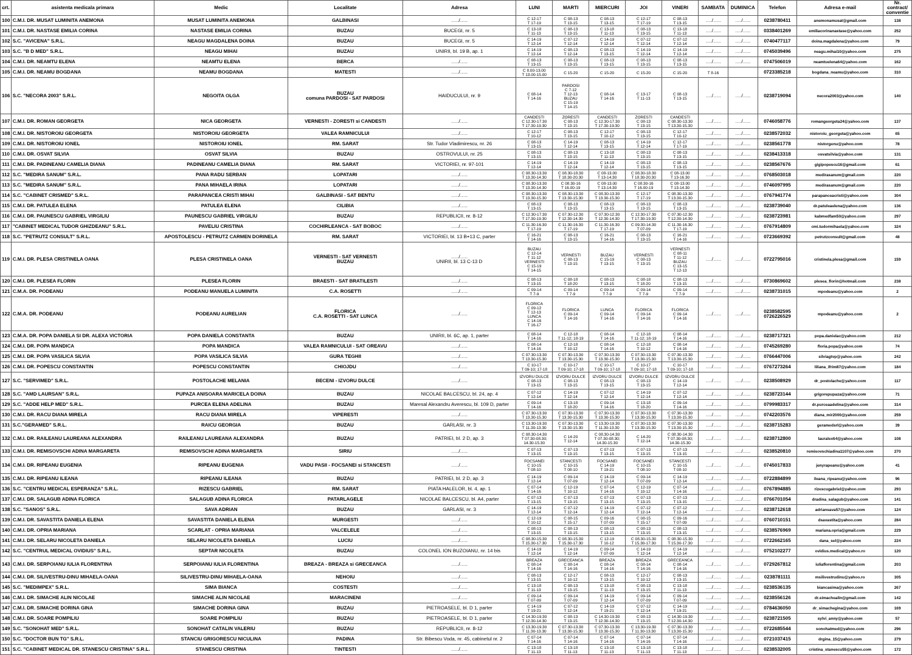| crt. | asistenta medicala primara | Medic | Localitate | Adresa | LUNI | MARTI | MIERCURI | JOI | VINERI | SAMBATA | DUMINICA | Telefon | Adresa e-mail | Nr. contract/ conventie |
| --- | --- | --- | --- | --- | --- | --- | --- | --- | --- | --- | --- | --- | --- | --- |
| 100 | C.M.I. DR. MUSAT LUMINITA ANEMONA | MUSAT LUMINITA ANEMONA | GALBINASI | …../….. | C 12-17 T 17-19 | C 08-13 T 13-15 | C 08-13 T 13-15 | C 12-17 T 17-19 | C 08-13 T 13-15 | …./….. | …./….. | 0238780411 | anemonamusat@gmail.com | 138 |
| 101 | C.M.I. DR. NASTASE EMILIA CORINA | NASTASE EMILIA CORINA | BUZAU | BUCEGI, nr. 5 | C 13-18 T 11-13 | C 08-13 T 13-15 | C 13-18 T 11-13 | C 08-13 T 13-15 | C 13-18 T 11-13 | …./….. | …./….. | 0338401269 | emiliacorinanastase@yahoo.com | 252 |
| 102 | S.C. "AVICENA" S.R.L. | NEAGU MAGDALENA DOINA | BUZAU | BUCEGI, nr. 5 | C 14-19 T 12-14 | C 07-12 T 12-14 | C 14-19 T 12-14 | C 07-12 T 12-14 | C 07-12 T 12-14 | …./….. | …./….. | 0740477117 | doina.magdalena@yahoo.com | 79 |
| 103 | S.C. "B D MED" S.R.L. | NEAGU MIHAI | BUZAU | UNIRII, bl. 19 B, ap. 1 | C 14-19 T 12-14 | C 08-13 T 12-14 | C 08-13 T 13-15 | C 14-19 T 12-14 | C 14-19 T 12-14 | …./….. | …./….. | 0745039496 | neagu.mihai10@yahoo.com | 275 |
| 104 | C.M.I. DR. NEAMTU ELENA | NEAMTU ELENA | BERCA | …../….. | C 08-13 T 13-15 | C 08-13 T 13-15 | C 08-13 T 13-15 | C 08-13 T 13-15 | C 08-13 T 13-15 | …./….. | …./….. | 0747506019 | neamtuelena64@yahoo.com | 162 |
| 105 | C.M.I. DR. NEAMU BOGDANA | NEAMU BOGDANA | MATESTI | …../….. | C 8.00-13.00 T 13.00-15.00 | C 15-20 | C 15-20 | C 15-20 | C 15-20 | T 8-16 | | 0723385218 | bogdana_neamu@yahoo.com | 310 |
| 106 | S.C. "NECORA 2003" S.R.L. | NEGOITA OLGA | BUZAU comuna PARDOSI - SAT PARDOSI | HAIDUCULUI, nr. 9 | C 08-14 T 14-16 | PARDOSI C 7-12 T 12-13 BUZAU C 15-19 T 14-15 | C 08-14 T 14-16 | C 13-17 T 11-13 | C 08-13 T 13-15 | …./….. | …./….. | 0238719094 | necora2003@yahoo.com | 140 |
| 107 | C.M.I. DR. ROMAN GEORGETA | NICA GEORGETA | VERNESTI - ZORESTI si CANDESTI | …../….. | CANDESTI C 12.30-17.30 T 17.30-19.30 | ZORESTI C 08-13 T 13-15 | CANDESTI C 12.30-17.30 T 17.30-19.30 | ZORESTI C 08-13 T 13-15 | CANDESTI C 08.30-13.30 T 13.30-15.30 | …./….. | …./….. | 0746058776 | romangeorgeta24@yahoo.com | 137 |
| 108 | C.M.I. DR. NISTOROIU GEORGETA | NISTOROIU GEORGETA | VALEA RAMNICULUI | …../….. | C 12-17 T 10-12 | C 08-13 T 13-15 | C 12-17 T 10-12 | C 08-13 T 13-15 | C 12-17 T 10-12 | …./….. | …./….. | 0238572032 | nistoroiu_georgeta@yahoo.com | 65 |
| 109 | C.M.I. DR. NISTOROIU IONEL | NISTOROIU IONEL | RM. SARAT | Str. Tudor Vladimirescu, nr. 26 | C 08-13 T 13-15 | C 14-19 T 12-14 | C 08-13 T 13-15 | C 14-19 T 12-14 | C 12-17 T 17-19 | …./….. | …./….. | 0238561778 | nistorgenu@yahoo.com | 78 |
| 110 | C.M.I. DR. OSVAT SILVIA | OSVAT SILVIA | BUZAU | OSTROVULUI, nr. 25 | C 08-13 T 13-15 | C 08-13 T 13-15 | C 13-18 T 11-13 | C 08-13 T 13-15 | C 08-13 T 13-15 | …./….. | …./….. | 0238413318 | osvatsilvia@yahoo.com | 131 |
| 111 | C.M.I. DR. PADINEANU CAMELIA DIANA | PADINEANU CAMELIA DIANA | RM. SARAT | VICTORIEI, nr. 97-101 | C 14-19 T 12-14 | C 14-19 T 12-14 | C 14-19 T 12-14 | C 08-13 T 13-15 | C 08-13 T 13-15 | …./….. | …./….. | 0238567676 | gigipopescu16@gmail.com | 61 |
| 112 | S.C. "MEDIRA SANUM" S.R.L. | PANA RADU SERBAN | LOPATARI | …../….. | C 08.30-13.30 T 13.30-14.30 | C 08.30-18.30 T 18.30-20.30 | C 08-13.00 T 13-14.30 | C 08.30-18.30 T 18.30-20.30 | C 08-13.00 T 13-16.30 | …./….. | …./….. | 0768503018 | medirasanum@gmail.com | 220 |
| 113 | S.C. "MEDIRA SANUM" S.R.L. | PANA MIHAELA IRINA | LOPATARI | …../….. | C 08.30-13.30 T 13.30-14.30 | C 08.30-16 T 16.00-19 | C 08-13.00 T 13-14.30 | C 08.30-16 T 16.00-19 | C 08-13.00 T 13-14.30 | …./….. | …./….. | 0746097995 | medirasanum@gmail.com | 220 |
| 114 | S.C. "CABINET CRISMED" S.R.L. | PARAPANCEA CRISTI MIHAI | GALBINASI - SAT BENTU | …../….. | C 08.30-13.30 T 13.30-15.30 | C 08.30-13.30 T 13.30-15.30 | C 08.30-13.30 T 13.30-15.30 | C 12-17 T 17-19 | C 08.30-13.30 T 13.30-15.30 | …./….. | …./….. | 0767941774 | parapanceacristi@yahoo.com | 304 |
| 115 | C.M.I. DR. PATULEA ELENA | PATULEA ELENA | CILIBIA | …../….. | C 08-13 T 13-15 | C 08-13 T 13-15 | C 08-13 T 13-15 | C 08-13 T 13-15 | C 08-13 T 13-15 | …./….. | …./….. | 0238739040 | dr.patuleaelena@yahoo.com | 136 |
| 116 | C.M.I. DR. PAUNESCU GABRIEL VIRGILIU | PAUNESCU GABRIEL VIRGILIU | BUZAU | REPUBLICII, nr. 8-12 | C 12.30-17.30 T 17.30-19.30 | C 07.30-12.30 T 12.30-14.30 | C 07.30-12.30 T 12.30-14.30 | C 12.30-17.30 T 17.30-19.30 | C 07.30-12.30 T 12.30-14.30 | …./….. | …./….. | 0238723981 | kabmedfam50@yahoo.com | 297 |
| 117 | "CABINET MEDICAL TUDOR GHIZDEANU" S.R.L. | PAVELIU CRISTINA | COCHIRLEANCA - SAT BOBOC | …../….. | C 11.30-16.30 T 17-19 | C 11.30-16.30 T 17-19 | C 11.30-16.30 T 17-19 | C 09.30-14.30 T 07-09 | C 11.30-16.30 T 17-19 | …./….. | …./….. | 0767914809 | cmi.tudormihaela@yahoo.com | 324 |
| 118 | S.C. "PETRUTZ CONSULT" S.R.L. | APOSTOLESCU - PETRUTZ CARMEN DORINELA | RM. SARAT | VICTORIEI, bl. 13 B+13 C, parter | C 16-21 T 14-16 | C 08-13 T 13-15 | C 16-21 T 14-16 | C 08-13 T 13-15 | C 16-21 T 14-16 | …./….. | …./….. | 0723669392 | petrutzconsult@gmail.com | 48 |
| 119 | C.M.I. DR. PLESA CRISTINELA OANA | PLESA CRISTINELA OANA | VERNESTI - SAT VERNESTI BUZAU | …../….. UNIRII, bl. 13 C-13 D | BUZAU C 12-14 T 11-12 VERNESTI C 15-19 T 14-15 | VERNESTI C 08-13 T 13-15 | BUZAU C 15-19 T 13-15 | VERNESTI C 08-13 T 13-15 | VERNESTI C 08-11 T 11-12 BUZAU C 13-15 T 12-13 | …./….. | …./….. | 0722795016 | cristinela.plesa@gmail.com | 159 |
| 120 | C.M.I. DR. PLESEA FLORIN | PLESEA FLORIN | BRAESTI - SAT BRATILESTI | …../….. | C 08-13 T 13-15 | C 08-18 T 18-20 | C 08-13 T 13-15 | C 08-18 T 18-20 | C 08-13 T 13-15 | …./….. | …./….. | 0730869602 | plesea_florin@hotmail.com | 238 |
| 121 | C.M.A. DR. PODEANU | PODEANU MANUELA LUMINITA | C.A. ROSETTI | …../….. | C 09-14 T 7-9 | C 09-14 T 7-9 | C 09-14 T 7-9 | C 09-14 T 7-9 | C 09-14 T 7-9 | …./….. | …./….. | 0238731015 | mpodeanu@yahoo.com | 2 |
| 122 | C.M.A. DR. PODEANU | PODEANU AURELIAN | FLORICA C.A. ROSETTI - SAT LUNCA | …../….. | FLORICA C 09-12 T 12-13 LUNCA C 14-16 T 16-17 | FLORICA C 09-14 T 14-16 | LUNCA C 09-14 T 14-16 | FLORICA C 09-14 T 14-16 | FLORICA C 09-14 T 14-16 | …./….. | …./….. | 0238582595 0726226529 | mpodeanu@yahoo.com | 2 |
| 123 | C.M.A. DR. POPA DANIELA SI DR. ALEXA VICTORIA | POPA DANIELA CONSTANTA | BUZAU | UNIRII, bl. 6C, ap. 1, parter | C 08-14 T 14-16 | C 12-18 T 11-12; 18-19 | C 08-14 T 14-16 | C 12-18 T 11-12; 18-19 | C 08-14 T 14-16 | …./….. | …./….. | 0238717321 | popa.danielac@yahoo.com | 212 |
| 124 | C.M.I. DR. POPA MANDICA | POPA MANDICA | VALEA RAMNICULUI - SAT OREAVU | …../….. | C 08-14 T 14-16 | C 12-18 T 10-12 | C 08-14 T 14-16 | C 12-18 T 10-12 | C 08-14 T 14-16 | …./….. | …./….. | 0745269280 | floria.popa@yahoo.com | 74 |
| 125 | C.M.I. DR. POPA VASILICA SILVIA | POPA VASILICA SILVIA | GURA TEGHII | …../….. | C 07.30-13.30 T 13.30-15.30 | C 07.30-13.30 T 13.30-15.30 | C 07.30-13.30 T 13.30-15.30 | C 07.30-13.30 T 13.30-15.30 | C 07.30-13.30 T 13.30-15.30 | …./….. | …./….. | 0766447006 | silviagtvp@yahoo.com | 242 |
| 126 | C.M.I. DR. POPESCU CONSTANTIN | POPESCU CONSTANTIN | CHIOJDU | …../….. | C 10-17 T 09-10; 17-18 | C 10-17 T 09-10; 17-18 | C 10-17 T 09-10; 17-18 | C 10-17 T 09-10; 17-18 | C 10-17 T 09-10; 17-18 | …./….. | …./….. | 0767273264 | liliana_ifrim87@yahoo.com | 184 |
| 127 | S.C. "SERVIMED" S.R.L. | POSTOLACHE MELANIA | BECENI - IZVORU DULCE | …../….. | IZVORU DULCE C 08-13 T 13-15 | IZVORU DULCE C 08-13 T 13-15 | IZVORU DULCE C 08-13 T 13-15 | IZVORU DULCE C 08-13 T 13-15 | IZVORU DULCE C 14-19 T 12-14 | …./….. | …./….. | 0238508929 | dr_postolache@yahoo.com | 117 |
| 128 | S.C. "AMD LAURSAN" S.R.L. | PUPAZA ANISOARA MARICELA DOINA | BUZAU | NICOLAE BALCESCU, bl. 24, ap. 4 | C 07-12 T 12-14 | C 14-19 T 12-14 | C 07-12 T 12-14 | C 14-19 T 12-14 | C 07-12 T 12-14 | …./….. | …./….. | 0238723144 | grigorepupaza@yahoo.com | 71 |
| 129 | S.C. "ADDE HELP MED" S.R.L. | PURCEA ELENA ADELINA | BUZAU | Maresal Alexandru Averescu, bl. 109 D, parter | C 09-14 T 14-16 | C 13-18 T 18-20 | C 09-14 T 14-16 | C 13-18 T 18-20 | C 09-14 T 14-16 | …./….. | …./….. | 0799983317 | dr.purceaadelina@yahoo.com | 314 |
| 130 | C.M.I. DR. RACU DIANA MIRELA | RACU DIANA MIRELA | VIPERESTI | …../….. | C 07.30-13.30 T 13.30-15.30 | C 07.30-13.30 T 13.30-15.30 | C 07.30-13.30 T 13.30-15.30 | C 07.30-13.30 T 13.30-15.30 | C 07.30-13.30 T 13.30-15.30 | …./….. | …./….. | 0742203576 | diana_mir2000@yahoo.com | 259 |
| 131 | S.C."GERAMED" S.R.L. | RAICU GEORGIA | BUZAU | GARLASI, nr. 3 | C 13.30-19.30 T 11.30-13.30 | C 07.30-13.30 T 13.30-15.30 | C 13.30-19.30 T 11.30-13.30 | C 07.30-13.30 T 13.30-15.30 | C 07.30-13.30 T 13.30-15.30 | …./….. | …./….. | 0238715283 | geramedsrl@yahoo.com | 39 |
| 132 | C.M.I. DR. RAILEANU LAUREANA ALEXANDRA | RAILEANU LAUREANA ALEXANDRA | BUZAU | PATRIEI, bl. 2 D, ap. 3 | C 08.30-14.30 T 07.30-08.30; 14.30-15.30 | C 14-20 T 12-14 | C 08.30-14.30 T 07.30-08.30; 14.30-15.30 | C 14-20 T 12-14 | C 08.30-14.30 T 07.30-08.30; 14.30-15.30 | …./….. | …./….. | 0238712800 | lauralex64@yahoo.com | 108 |
| 133 | C.M.I. DR. REMISOVSCHI ADINA MARGARETA | REMISOVSCHI ADINA MARGARETA | SIRIU | …../….. | C 07-13 T 13-15 | C 07-13 T 13-15 | C 07-13 T 13-15 | C 07-13 T 13-15 | C 07-13 T 13-15 | …./….. | …./….. | 0238520810 | remisovschiadina1107@yahoo.com | 270 |
| 134 | C.M.I. DR. RIPEANU EUGENIA | RIPEANU EUGENIA | VADU PASII - FOCSANEI si STANCESTI | …../….. | FOCSANEI C 10-15 T 08-10 | STANCESTI C 10-15 T 08-10 | FOCSANEI C 14-19 T 19-21 | FOCSANEI C 10-15 T 08-10 | STANCESTI C 10-15 T 08-10 | …./….. | …./….. | 0745017833 | jenyrapeanu@yahoo.com | 41 |
| 135 | C.M.I. DR. RIPEANU ILEANA | RIPEANU ILEANA | BUZAU | PATRIEI, bl. 2 D, ap. 3 | C 14-19 T 12-14 | C 09-14 T 07-09 | C 14-19 T 12-14 | C 09-14 T 07-09 | C 14-19 T 12-14 | …./….. | …./….. | 0722884899 | ileana_ripeanu@yahoo.com | 96 |
| 136 | S.C. "CENTRU MEDICAL ESPERANZA" S.R.L. | RIZESCU GABRIEL | RM. SARAT | PIATA HALELOR, bl. 4, ap. 1 | C 07-14 T 14-16 | C 12-19 T 10-12 | C 07-14 T 14-16 | C 12-19 T 10-12 | C 07-14 T 14-16 | …./….. | …./….. | 0767894885 | rizescugabriel@yahoo.com | 293 |
| 137 | C.M.I. DR. SALAGUB ADINA FLORICA | SALAGUB ADINA FLORICA | PATARLAGELE | NICOLAE BALCESCU, bl. A4, parter | C 07-13 T 13-15 | C 07-13 T 13-15 | C 07-13 T 13-15 | C 07-13 T 13-15 | C 07-13 T 13-15 | …./….. | …./….. | 0766701054 | dradina_salagub@yahoo.com | 141 |
| 138 | S.C. "SANOS" S.R.L. | SAVA ADRIAN | BUZAU | GARLASI, nr. 3 | C 14-19 T 12-14 | C 07-12 T 12-14 | C 14-19 T 12-14 | C 07-12 T 12-14 | C 07-12 T 12-14 | …./….. | …./….. | 0238712618 | adriansava57@yahoo.com | 124 |
| 139 | C.M.I. DR. SAVASTITA DANIELA ELENA | SAVASTITA DANIELA ELENA | MURGESTI | …../….. | C 12-19 T 10-12 | C 08-15 T 15-17 | C 09-16 T 07-09 | C 08-15 T 15-17 | C 09-16 T 07-09 | …./….. | …./….. | 0760710151 | dsavastita@yahoo.com | 284 |
| 140 | C.M.I. DR. OPRIA MARIANA | SCARLAT - OPRIA MARIANA | VALCELELE | …../….. | C 08-13 T 13-15 | C 08-13 T 13-15 | C 08-13 T 13-15 | C 08-13 T 13-15 | C 08-13 T 13-15 | …./….. | …./….. | 0238576969 | mariana.opria@gmail.com | 229 |
| 141 | C.M.I. DR. SELARU NICOLETA DANIELA | SELARU NICOLETA DANIELA | LUCIU | …../….. | C 08.30-15.30 T 15.30-17.30 | C 08.30-15.30 T 15.30-17.30 | C 12-19 T 10-12 | C 08.30-15.30 T 15.30-17.30 | C 08.30-15.30 T 15.30-17.30 | …./….. | …./….. | 0722662165 | dana_sel@yahoo.com | 224 |
| 142 | S.C. "CENTRUL MEDICAL OVIDIUS" S.R.L. | SEPTAR NICOLETA | BUZAU | COLONEL ION BUZOIANU, nr. 14 bis | C 14-19 T 12-14 | C 14-19 T 12-14 | C 09-14 T 07-09 | C 14-19 T 12-14 | C 14-19 T 12-14 | …./….. | …./….. | 0752102277 | ovidius.medical@yahoo.ro | 120 |
| 143 | C.M.I. DR. SERPOIANU IULIA FLORENTINA | SERPOIANU IULIA FLORENTINA | BREAZA - BREAZA si GRECEANCA | …../….. | BREAZA C 08-14 T 14-16 | GRECEANCA C 08-14 T 14-16 | BREAZA C 08-14 T 14-16 | BREAZA C 08-14 T 14-16 | GRECEANCA C 08-14 T 14-16 | …./….. | …./….. | 0729267812 | iuliaflorentina@gmail.com | 203 |
| 144 | C.M.I. DR. SILIVESTRU-DINU MIHAELA-OANA | SILIVESTRU-DINU MIHAELA-OANA | NEHOIU | …../….. | C 08-13 T 13-15 | C 12-17 T 10-12 | C 08-13 T 13-15 | C 12-17 T 10-12 | C 08-13 T 13-15 | …./….. | …./….. | 0238781111 | msilivestrudinu@yahoo.ro | 305 |
| 145 | S.C. "MEDIMPEX" S.R.L. | SIMA BIANCA | COSTESTI | …../….. | C 13-18 T 11-13 | C 08-13 T 13-15 | C 13-18 T 11-13 | C 08-13 T 13-15 | C 13-18 T 11-13 | …./….. | …./….. | 0238536135 | biancasima@yahoo.com | 267 |
| 146 | C.M.I. DR. SIMACHE ALIN NICOLAE | SIMACHE ALIN NICOLAE | MARACINENI | …../….. | C 09-14 T 07-09 | C 09-14 T 07-09 | C 14-19 T 12-14 | C 09-14 T 07-09 | C 09-14 T 07-09 | …./….. | …./….. | 0238556126 | dr.simachealin@gmail.com | 142 |
| 147 | C.M.I. DR. SIMACHE DORINA GINA | SIMACHE DORINA GINA | BUZAU | PIETROASELE, bl. D 1, parter | C 14-19 T 19-21 | C 07-12 T 12-14 | C 14-19 T 19-21 | C 07-12 T 12-14 | C 14-19 T 19-21 | …./….. | …./….. | 0784636050 | dr_simachegina@yahoo.com | 169 |
| 148 | C.M.I. DR. SOARE POMPILIU | SOARE POMPILIU | BUZAU | PIETROASELE, bl. D 1, parter | C 14.30-19.30 T 12.30-14.30 | C 08-13 T 13-15 | C 14.30-19.30 T 12.30-14.30 | C 08-13 T 13-15 | C 14.30-19.30 T 12.30-14.30 | …./….. | …./….. | 0238721505 | sylvi_anny@yahoo.com | 57 |
| 149 | S.C. "SONOHAT MED" S.R.L. | SONOHAT CATALIN VALERIU | BUZAU | REPUBLICII, nr. 8-12 | C 13.30-19.30 T 11.30-13.30 | C 07.30-13.30 T 13.30-15.30 | C 07.30-13.30 T 13.30-15.30 | C 13.30-19.30 T 11.30-13.30 | C 07.30-13.30 T 13.30-15.30 | …./….. | …./….. | 0722685544 | sonohatmed@yahoo.com | 296 |
| 150 | S.C. "DOCTOR BUN TG" S.R.L. | STANCIU GRIGORESCU NICULINA | PADINA | Str. Bibescu Voda, nr. 45, cabinetul nr. 2 | C 07-14 T 14-16 | C 07-14 T 14-16 | C 07-14 T 14-16 | C 07-14 T 14-16 | C 07-14 T 14-16 | …./….. | …./….. | 0721037415 | drgina_15@yahoo.com | 279 |
| 151 | S.C. "CABINET MEDICAL DR. STANESCU CRISTINA" S.R.L. | STANESCU CRISTINA | TINTESTI | …../….. | C 13-18 T 11-13 | C 13-18 T 11-13 | C 13-18 T 11-13 | C 13-18 T 11-13 | C 13-18 T 11-13 | …./….. | …./….. | 0238532005 | cristina_stanescu55@yahoo.com | 172 |